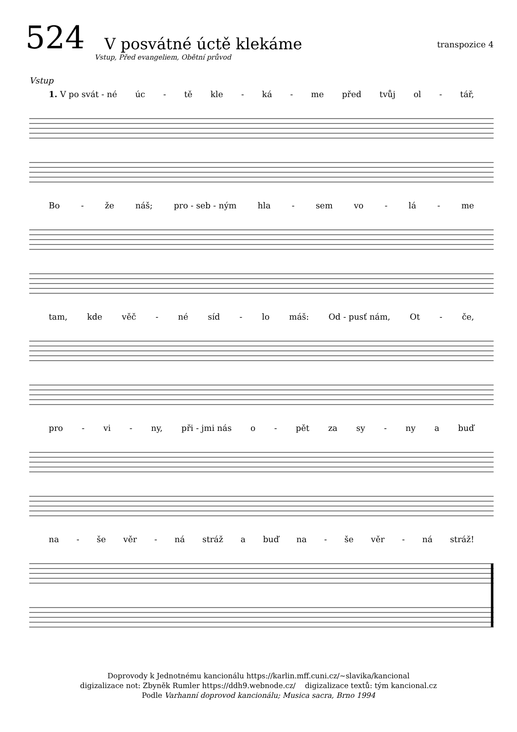524 V posvátné úctě klekáme transpozice 4
Vstup, Před evangeliem, Obětní průvod
Vstup
1. V po svát - né úc - tě kle - ká - me před tvůj ol - tář,
Bo - že náš; pro - seb - ným hla - sem vo - lá - me
tam, kde věč - né síd - lo máš: Od - pusť nám, Ot - če,
pro - vi - ny, při - jmi nás o - pět za sy - ny a buď
na - še věr - ná stráž a buď na - še věr - ná stráž!
Doprovody k Jednotnému kancionálu https://karlin.mff.cuni.cz/~slavika/kancional
digizalizace not: Zbyněk Rumler https://ddh9.webnode.cz/ digizalizace textů: tým kancional.cz
Podle Varhanní doprovod kancionálu; Musica sacra, Brno 1994